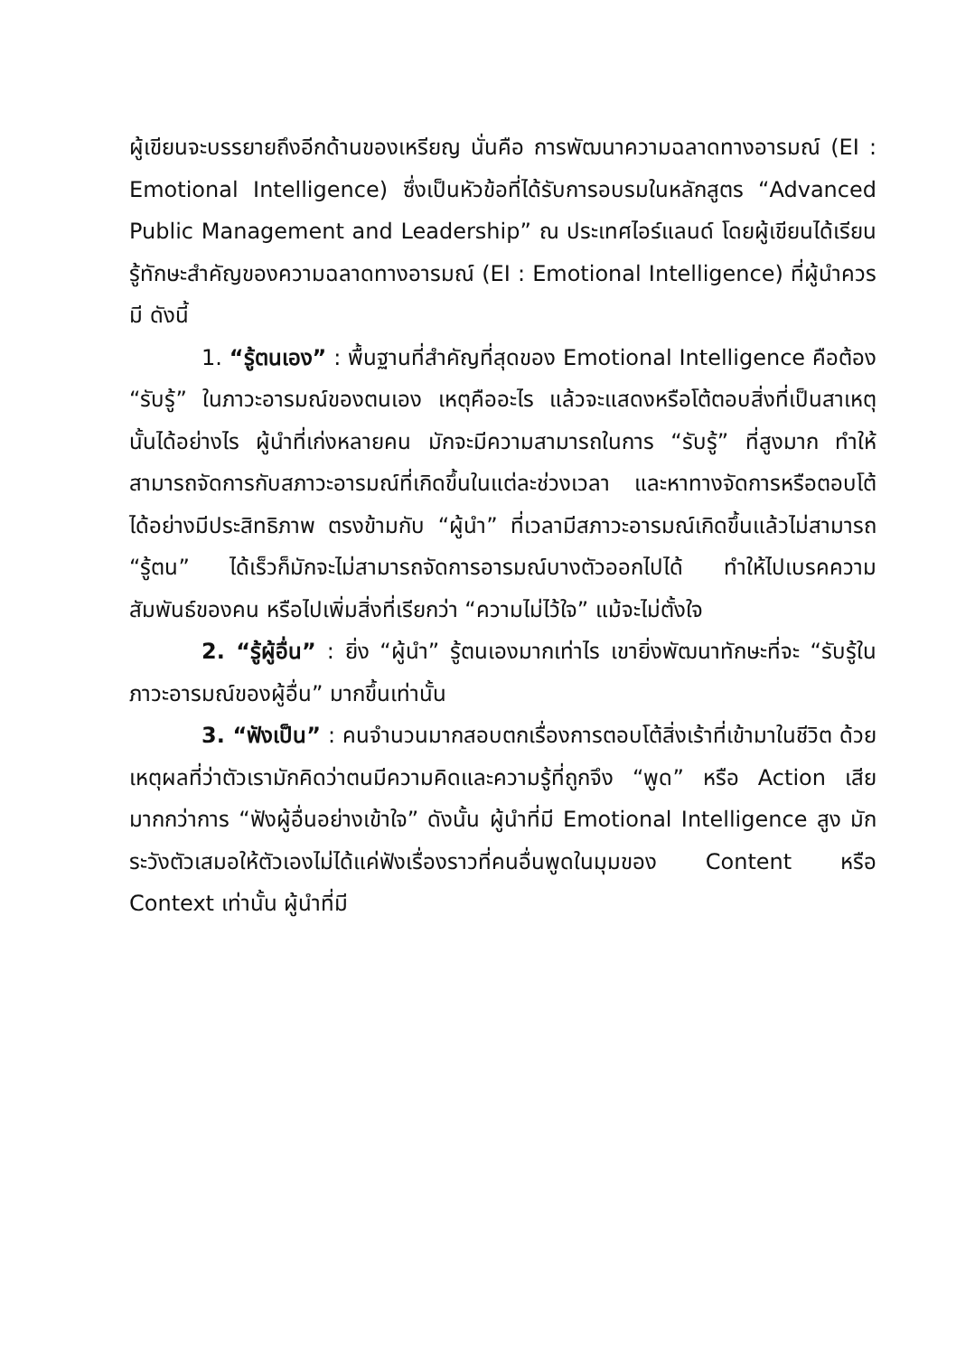ผู้เขียนจะบรรยายถึงอีกด้านของเหรียญ นั่นคือ การพัฒนาความฉลาดทางอารมณ์ (EI : Emotional Intelligence) ซึ่งเป็นหัวข้อที่ได้รับการอบรมในหลักสูตร “Advanced Public Management and Leadership” ณ ประเทศไอร์แลนด์ โดยผู้เขียนได้เรียนรู้ทักษะสำคัญของความฉลาดทางอารมณ์ (EI : Emotional Intelligence) ที่ผู้นำควรมี ดังนี้
1. “รู้ตนเอง” : พื้นฐานที่สำคัญที่สุดของ Emotional Intelligence คือต้อง “รับรู้” ในภาวะอารมณ์ของตนเอง เหตุคืออะไร แล้วจะแสดงหรือโต้ตอบสิ่งที่เป็นสาเหตุนั้นได้อย่างไร ผู้นำที่เก่งหลายคน มักจะมีความสามารถในการ “รับรู้” ที่สูงมาก ทำให้สามารถจัดการกับสภาวะอารมณ์ที่เกิดขึ้นในแต่ละช่วงเวลา และหาทางจัดการหรือตอบโต้ได้อย่างมีประสิทธิภาพ ตรงข้ามกับ “ผู้นำ” ที่เวลามีสภาวะอารมณ์เกิดขึ้นแล้วไม่สามารถ “รู้ตน” ได้เร็วก็มักจะไม่สามารถจัดการอารมณ์บางตัวออกไปได้ ทำให้ไปเบรคความสัมพันธ์ของคน หรือไปเพิ่มสิ่งที่เรียกว่า “ความไม่ไว้ใจ” แม้จะไม่ตั้งใจ
2. “รู้ผู้อื่น” : ยิ่ง “ผู้นำ” รู้ตนเองมากเท่าไร เขายิ่งพัฒนาทักษะที่จะ “รับรู้ในภาวะอารมณ์ของผู้อื่น” มากขึ้นเท่านั้น
3. “ฟังเป็น” : คนจำนวนมากสอบตกเรื่องการตอบโต้สิ่งเร้าที่เข้ามาในชีวิต ด้วยเหตุผลที่ว่าตัวเรามักคิดว่าตนมีความคิดและความรู้ที่ถูกจึง “พูด” หรือ Action เสียมากกว่าการ “ฟังผู้อื่นอย่างเข้าใจ” ดังนั้น ผู้นำที่มี Emotional Intelligence สูง มักระวังตัวเสมอให้ตัวเองไม่ได้แค่ฟังเรื่องราวที่คนอื่นพูดในมุมของ Content หรือ Context เท่านั้น ผู้นำที่มี